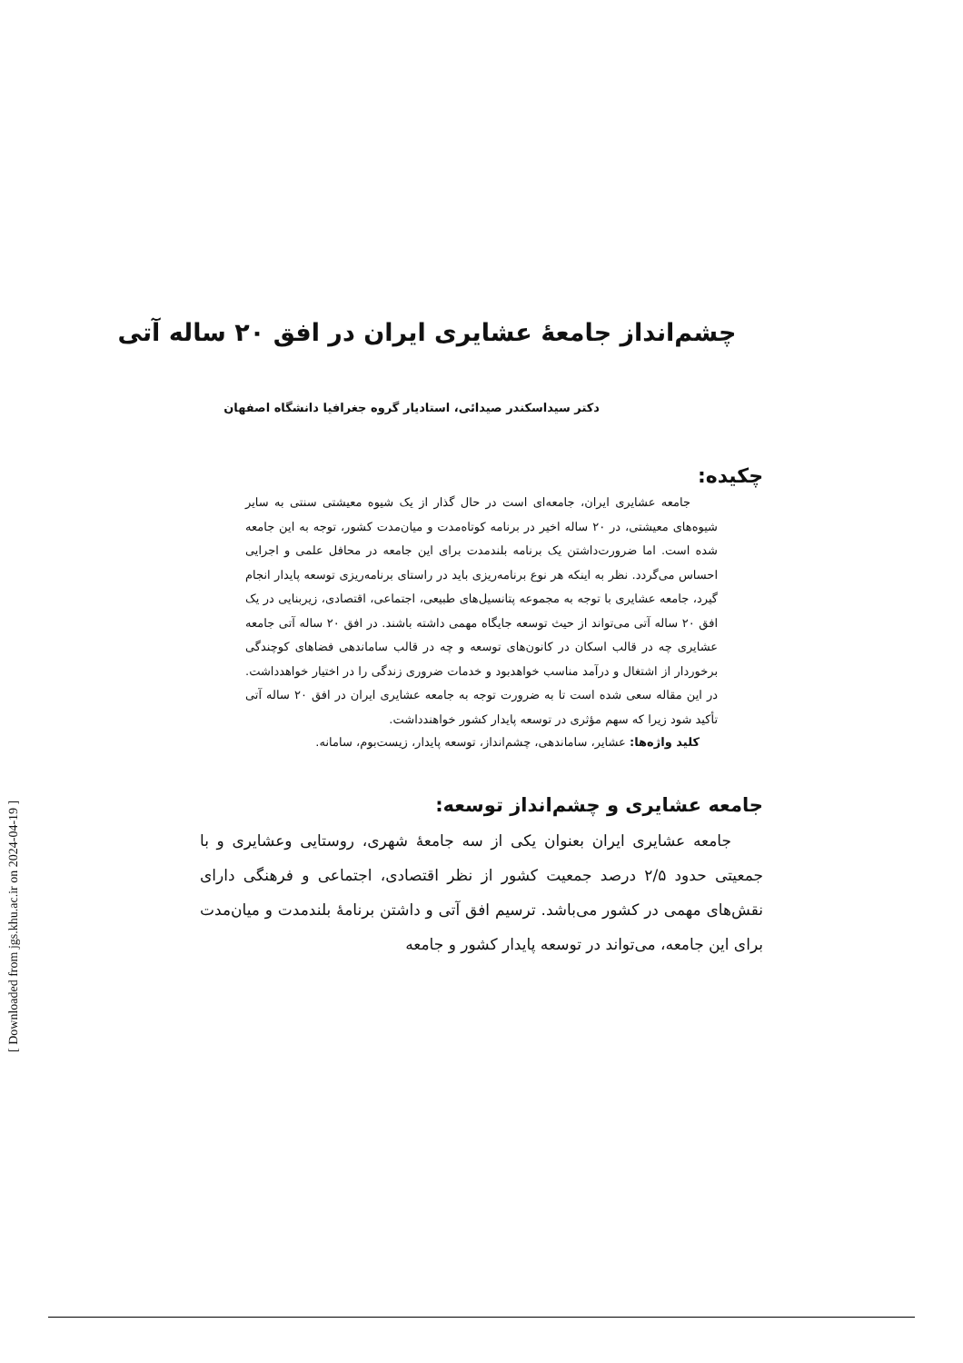چشم‌انداز جامعهٔ عشایری ایران در افق ۲۰ ساله آتی
دکتر سیداسکندر صیدائی، استادیار گروه جغرافیا دانشگاه اصفهان
چکیده:
جامعه عشایری ایران، جامعه‌ای است در حال گذار از یک شیوه معیشتی سنتی به سایر شیوه‌های معیشتی، در ۲۰ ساله اخیر در برنامه کوتاه‌مدت و میان‌مدت کشور، توجه به این جامعه شده است. اما ضرورت‌داشتن یک برنامه بلندمدت برای این جامعه در محافل علمی و اجرایی احساس می‌گردد. نظر به اینکه هر نوع برنامه‌ریزی باید در راستای برنامه‌ریزی توسعه پایدار انجام گیرد، جامعه عشایری با توجه به مجموعه پتانسیل‌های طبیعی، اجتماعی، اقتصادی، زیربنایی در یک افق ۲۰ ساله آتی می‌تواند از حیث توسعه جایگاه مهمی داشته باشند. در افق ۲۰ ساله آتی جامعه عشایری چه در قالب اسکان در کانون‌های توسعه و چه در قالب ساماندهی فضاهای کوچندگی برخوردار از اشتغال و درآمد مناسب خواهدبود و خدمات ضروری زندگی را در اختیار خواهدداشت. در این مقاله سعی شده است تا به ضرورت توجه به جامعه عشایری ایران در افق ۲۰ ساله آتی تأکید شود زیرا که سهم مؤثری در توسعه پایدار کشور خواهندداشت.
کلید واژه‌ها: عشایر، ساماندهی، چشم‌انداز، توسعه پایدار، زیست‌بوم، سامانه.
جامعه عشایری و چشم‌انداز توسعه:
جامعه عشایری ایران بعنوان یکی از سه جامعهٔ شهری، روستایی وعشایری و با جمعیتی حدود ۲/۵ درصد جمعیت کشور از نظر اقتصادی، اجتماعی و فرهنگی دارای نقش‌های مهمی در کشور می‌باشد. ترسیم افق آتی و داشتن برنامهٔ بلندمدت و میان‌مدت برای این جامعه، می‌تواند در توسعه پایدار کشور و جامعه
[ Downloaded from jgs.khu.ac.ir on 2024-04-19 ]